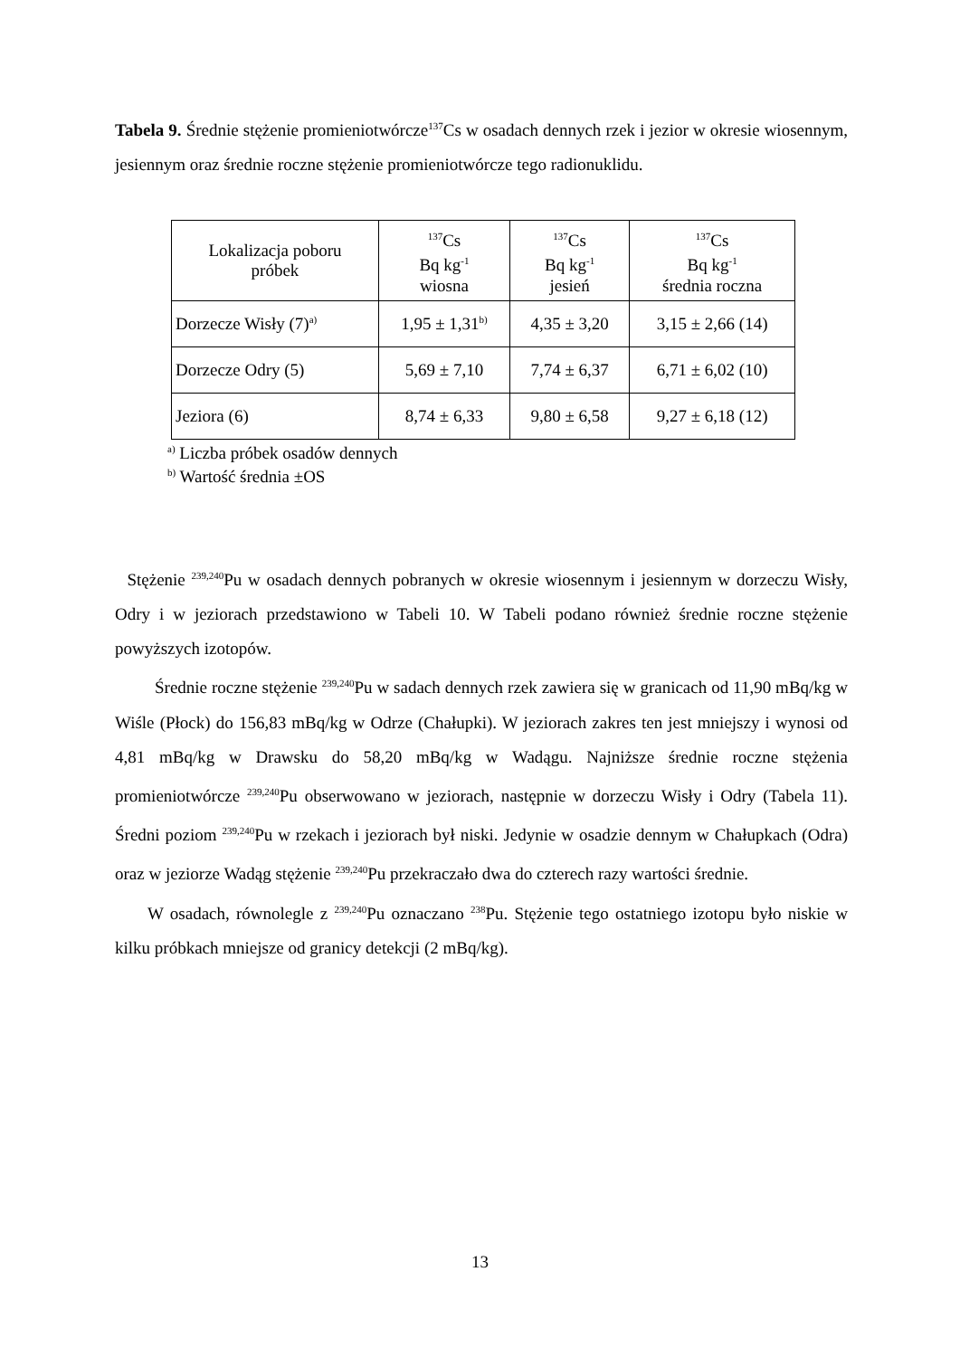Tabela 9. Średnie stężenie promieniotwórcze<sup>137</sup>Cs w osadach dennych rzek i jezior w okresie wiosennym, jesiennym oraz średnie roczne stężenie promieniotwórcze tego radionuklidu.
| Lokalizacja poboru próbek | <sup>137</sup>Cs Bq kg<sup>-1</sup> wiosna | <sup>137</sup>Cs Bq kg<sup>-1</sup> jesień | <sup>137</sup>Cs Bq kg<sup>-1</sup> średnia roczna |
| --- | --- | --- | --- |
| Dorzecze Wisły (7)<sup>a)</sup> | 1,95 ± 1,31<sup>b)</sup> | 4,35 ± 3,20 | 3,15 ± 2,66 (14) |
| Dorzecze Odry (5) | 5,69 ± 7,10 | 7,74 ± 6,37 | 6,71 ± 6,02 (10) |
| Jeziora (6) | 8,74 ± 6,33 | 9,80 ± 6,58 | 9,27 ± 6,18 (12) |
<sup>a)</sup> Liczba próbek osadów dennych
<sup>b)</sup> Wartość średnia ±OS
Stężenie <sup>239,240</sup>Pu w osadach dennych pobranych w okresie wiosennym i jesiennym w dorzeczu Wisły, Odry i w jeziorach przedstawiono w Tabeli 10. W Tabeli podano również średnie roczne stężenie powyższych izotopów.
Średnie roczne stężenie <sup>239,240</sup>Pu w sadach dennych rzek zawiera się w granicach od 11,90 mBq/kg w Wiśle (Płock) do 156,83 mBq/kg w Odrze (Chałupki). W jeziorach zakres ten jest mniejszy i wynosi od 4,81 mBq/kg w Drawsku do 58,20 mBq/kg w Wadągu. Najniższe średnie roczne stężenia promieniotwórcze <sup>239,240</sup>Pu obserwowano w jeziorach, następnie w dorzeczu Wisły i Odry (Tabela 11). Średni poziom <sup>239,240</sup>Pu w rzekach i jeziorach był niski. Jedynie w osadzie dennym w Chałupkach (Odra) oraz w jeziorze Wadąg stężenie <sup>239,240</sup>Pu przekraczało dwa do czterech razy wartości średnie.
W osadach, równolegle z <sup>239,240</sup>Pu oznaczano <sup>238</sup>Pu. Stężenie tego ostatniego izotopu było niskie w kilku próbkach mniejsze od granicy detekcji (2 mBq/kg).
13